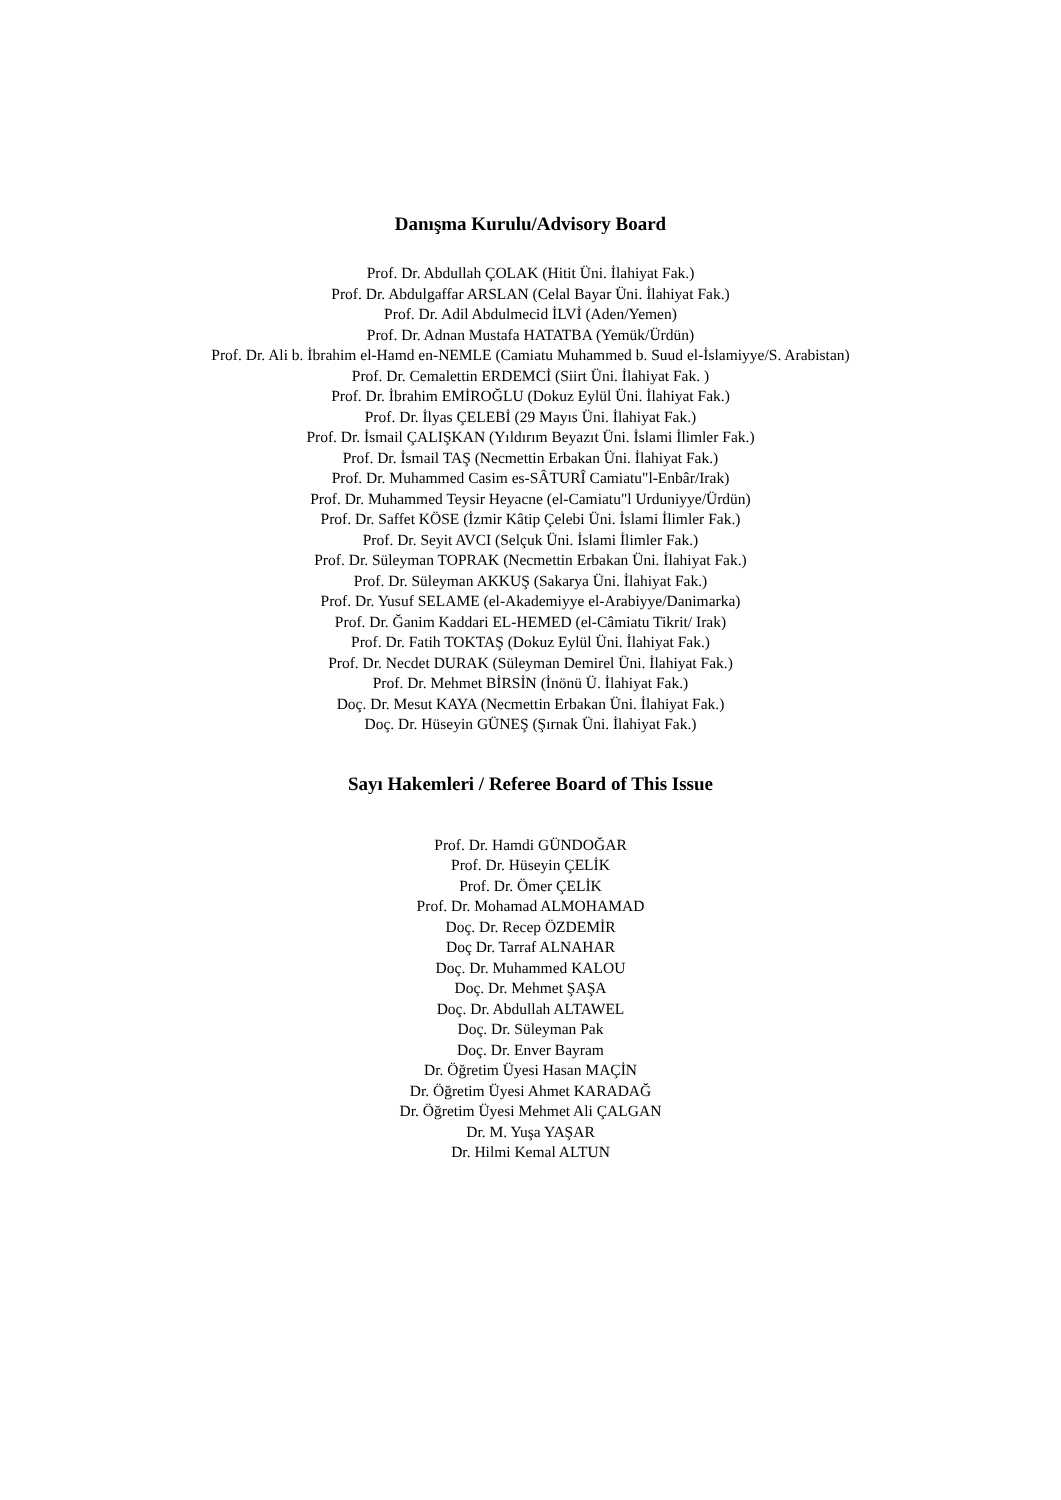Danışma Kurulu/Advisory Board
Prof. Dr. Abdullah ÇOLAK (Hitit Üni. İlahiyat Fak.)
Prof. Dr. Abdulgaffar ARSLAN (Celal Bayar Üni. İlahiyat Fak.)
Prof. Dr. Adil Abdulmecid İLVİ (Aden/Yemen)
Prof. Dr. Adnan Mustafa HATATBA (Yemük/Ürdün)
Prof. Dr. Ali b. İbrahim el-Hamd en-NEMLE (Camiatu Muhammed b. Suud el-İslamiyye/S. Arabistan)
Prof. Dr. Cemalettin ERDEMCİ (Siirt Üni. İlahiyat Fak. )
Prof. Dr. İbrahim EMİROĞLU (Dokuz Eylül Üni. İlahiyat Fak.)
Prof. Dr. İlyas ÇELEBİ (29 Mayıs Üni. İlahiyat Fak.)
Prof. Dr. İsmail ÇALIŞKAN (Yıldırım Beyazıt Üni. İslami İlimler Fak.)
Prof. Dr. İsmail TAŞ (Necmettin Erbakan Üni. İlahiyat Fak.)
Prof. Dr. Muhammed Casim es-SÂTURÎ Camiatu"l-Enbâr/Irak)
Prof. Dr. Muhammed Teysir Heyacne (el-Camiatu"l Urduniyye/Ürdün)
Prof. Dr. Saffet KÖSE (İzmir Kâtip Çelebi Üni. İslami İlimler Fak.)
Prof. Dr. Seyit AVCI (Selçuk Üni. İslami İlimler Fak.)
Prof. Dr. Süleyman TOPRAK (Necmettin Erbakan Üni. İlahiyat Fak.)
Prof. Dr. Süleyman AKKUŞ (Sakarya Üni. İlahiyat Fak.)
Prof. Dr. Yusuf SELAME (el-Akademiyye el-Arabiyye/Danimarka)
Prof. Dr. Ğanim Kaddari EL-HEMED (el-Câmiatu Tikrit/ Irak)
Prof. Dr. Fatih TOKTAŞ (Dokuz Eylül Üni. İlahiyat Fak.)
Prof. Dr. Necdet DURAK (Süleyman Demirel Üni. İlahiyat Fak.)
Prof. Dr. Mehmet BİRSİN (İnönü Ü. İlahiyat Fak.)
Doç. Dr. Mesut KAYA (Necmettin Erbakan Üni. İlahiyat Fak.)
Doç. Dr. Hüseyin GÜNEŞ (Şırnak Üni. İlahiyat Fak.)
Sayı Hakemleri / Referee Board of This Issue
Prof. Dr. Hamdi GÜNDOĞAR
Prof. Dr. Hüseyin ÇELİK
Prof. Dr. Ömer ÇELİK
Prof. Dr. Mohamad ALMOHAMAD
Doç. Dr. Recep ÖZDEMİR
Doç Dr. Tarraf ALNAHAR
Doç. Dr. Muhammed KALOU
Doç. Dr. Mehmet ŞAŞA
Doç. Dr. Abdullah ALTAWEL
Doç. Dr. Süleyman Pak
Doç. Dr. Enver Bayram
Dr. Öğretim Üyesi Hasan MAÇİN
Dr. Öğretim Üyesi Ahmet KARADAĞ
Dr. Öğretim Üyesi Mehmet Ali ÇALGAN
Dr. M. Yuşa YAŞAR
Dr. Hilmi Kemal ALTUN